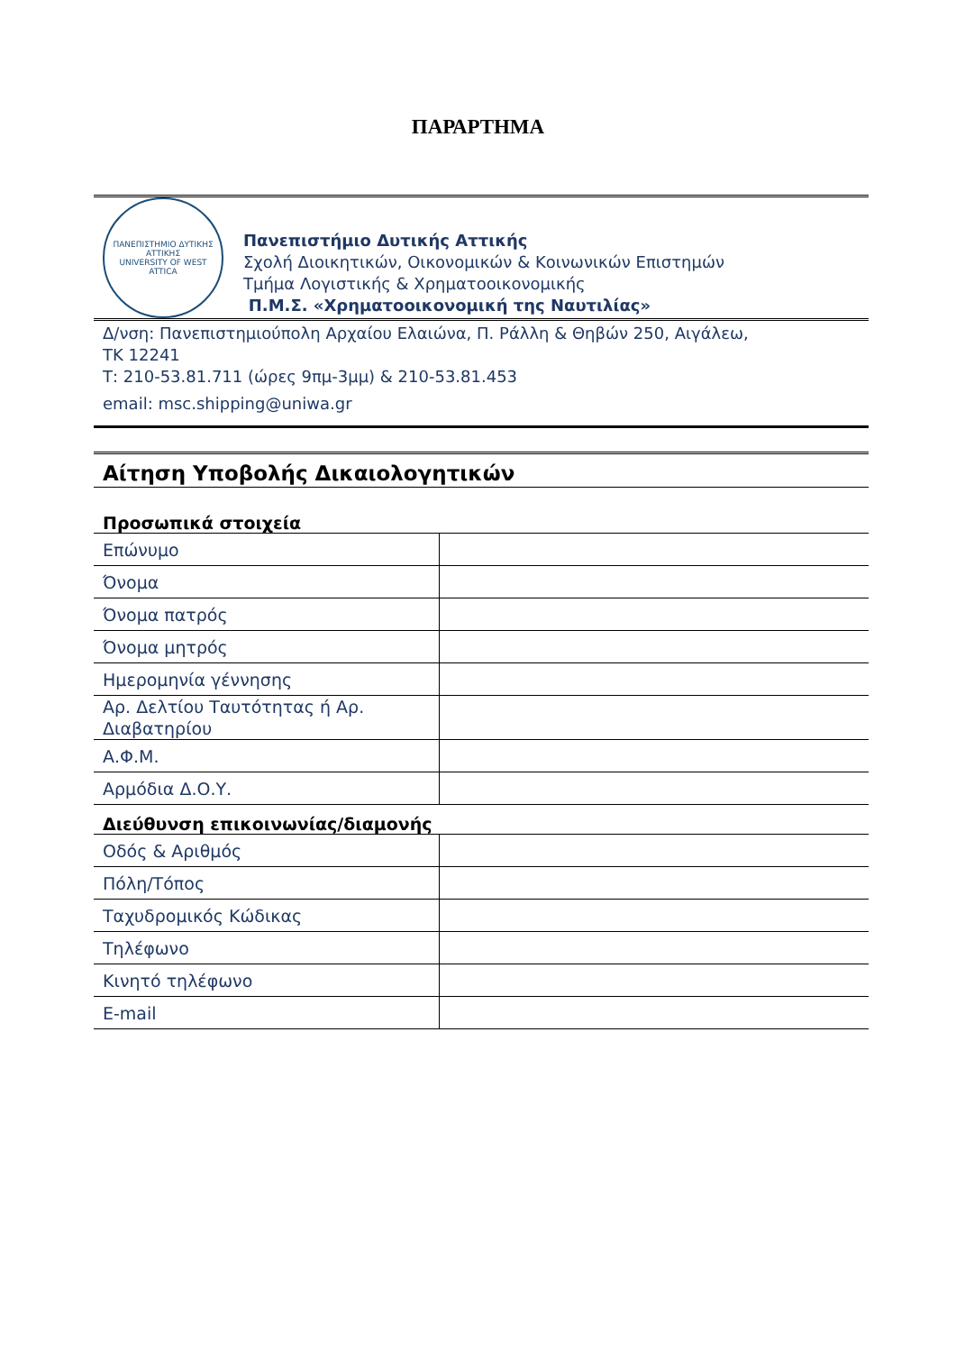ΠΑΡΑΡΤΗΜΑ
ΠΑΝΕΠΙΣΤΗΜΙΟ ΔΥΤΙΚΗΣ ΑΤΤΙΚΗΣ
UNIVERSITY OF WEST ATTICA
Πανεπιστήμιο Δυτικής Αττικής
Σχολή Διοικητικών, Οικονομικών & Κοινωνικών Επιστημών
Τμήμα Λογιστικής & Χρηματοοικονομικής
Π.Μ.Σ. «Χρηματοοικονομική της Ναυτιλίας»
Δ/νση: Πανεπιστημιούπολη Αρχαίου Ελαιώνα, Π. Ράλλη & Θηβών 250, Αιγάλεω,
ΤΚ 12241
Τ: 210-53.81.711 (ώρες 9πμ-3μμ) & 210-53.81.453
email: msc.shipping@uniwa.gr
Αίτηση Υποβολής Δικαιολογητικών
Προσωπικά στοιχεία
| Επώνυμο | |
| Όνομα | |
| Όνομα πατρός | |
| Όνομα μητρός | |
| Ημερομηνία γέννησης | |
| Αρ. Δελτίου Ταυτότητας ή Αρ. Διαβατηρίου | |
| Α.Φ.Μ. | |
| Αρμόδια Δ.Ο.Υ. | |
Διεύθυνση επικοινωνίας/διαμονής
| Οδός & Αριθμός | |
| Πόλη/Τόπος | |
| Ταχυδρομικός Κώδικας | |
| Τηλέφωνο | |
| Κινητό τηλέφωνο | |
| E-mail | |